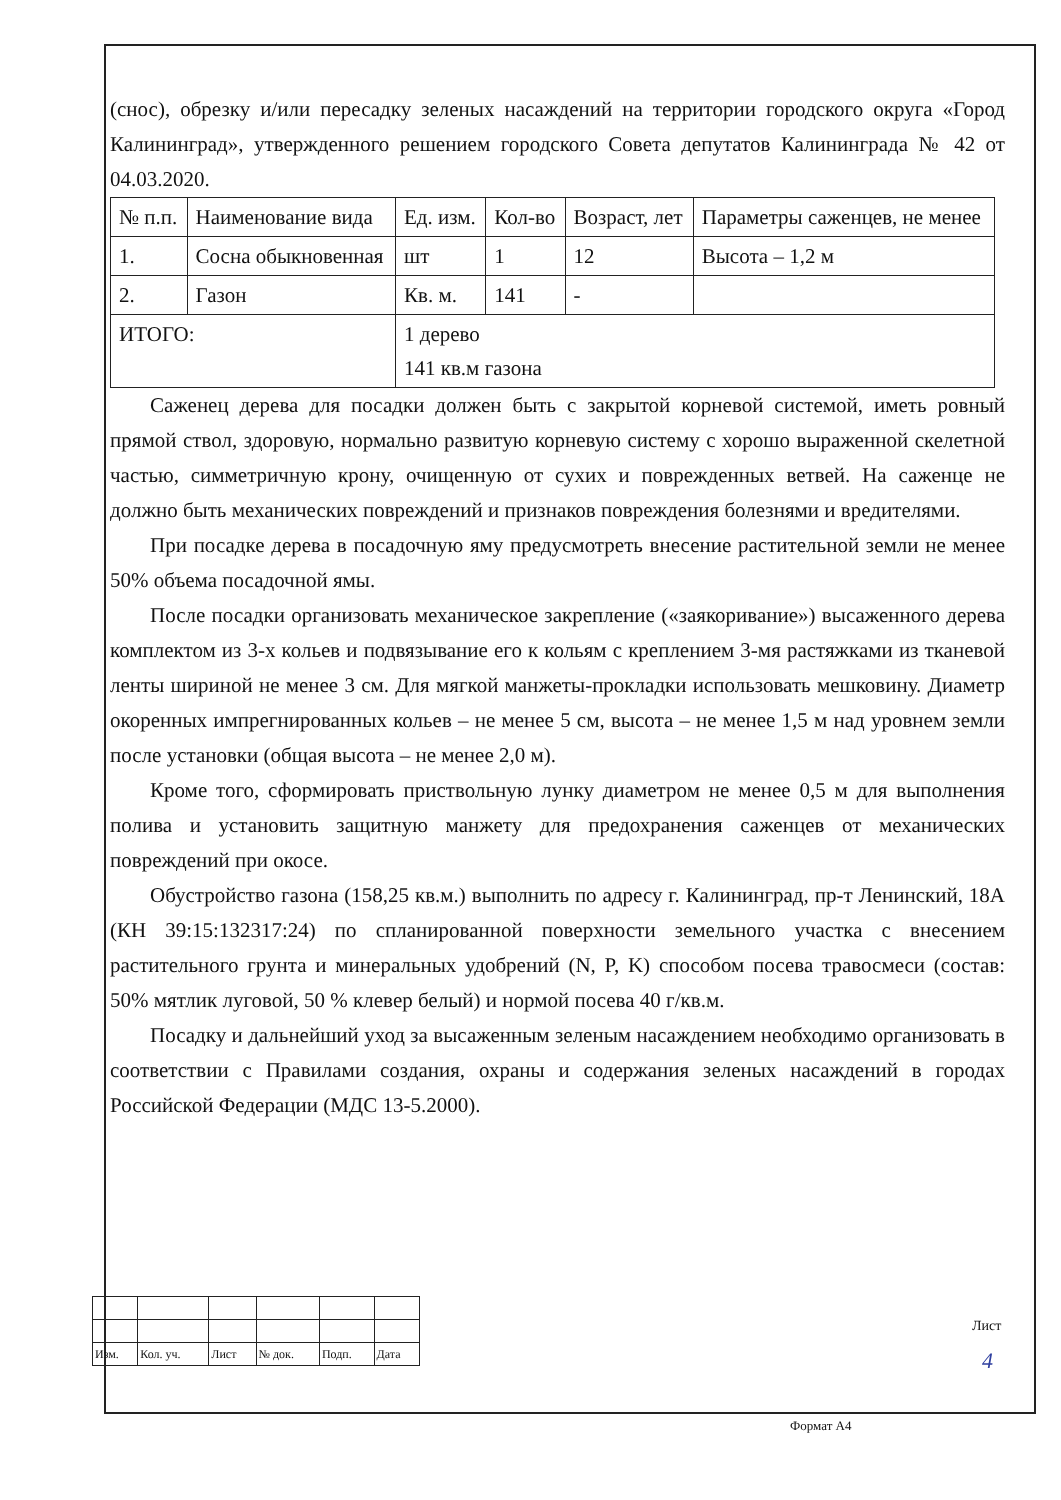(снос), обрезку и/или пересадку зеленых насаждений на территории городского округа «Город Калининград», утвержденного решением городского Совета депутатов Калининграда № 42 от 04.03.2020.
| № п.п. | Наименование вида | Ед. изм. | Кол-во | Возраст, лет | Параметры саженцев, не менее |
| 1. | Сосна обыкновенная | шт | 1 | 12 | Высота – 1,2 м |
| 2. | Газон | Кв. м. | 141 | - | |
| ИТОГО: | | 1 дерево 141 кв.м газона | | | |
Саженец дерева для посадки должен быть с закрытой корневой системой, иметь ровный прямой ствол, здоровую, нормально развитую корневую систему с хорошо выраженной скелетной частью, симметричную крону, очищенную от сухих и поврежденных ветвей. На саженце не должно быть механических повреждений и признаков повреждения болезнями и вредителями.
При посадке дерева в посадочную яму предусмотреть внесение растительной земли не менее 50% объема посадочной ямы.
После посадки организовать механическое закрепление («заякоривание») высаженного дерева комплектом из 3-х кольев и подвязывание его к кольям с креплением 3-мя растяжками из тканевой ленты шириной не менее 3 см. Для мягкой манжеты-прокладки использовать мешковину. Диаметр окоренных импрегнированных кольев – не менее 5 см, высота – не менее 1,5 м над уровнем земли после установки (общая высота – не менее 2,0 м).
Кроме того, сформировать приствольную лунку диаметром не менее 0,5 м для выполнения полива и установить защитную манжету для предохранения саженцев от механических повреждений при окосе.
Обустройство газона (158,25 кв.м.) выполнить по адресу г. Калининград, пр-т Ленинский, 18А (КН 39:15:132317:24) по спланированной поверхности земельного участка с внесением растительного грунта и минеральных удобрений (N, P, K) способом посева травосмеси (состав: 50% мятлик луговой, 50 % клевер белый) и нормой посева 40 г/кв.м.
Посадку и дальнейший уход за высаженным зеленым насаждением необходимо организовать в соответствии с Правилами создания, охраны и содержания зеленых насаждений в городах Российской Федерации (МДС 13-5.2000).
| Изм. | Кол. уч. | Лист | № док. | Подп. | Дата |
Лист
4
Формат А4